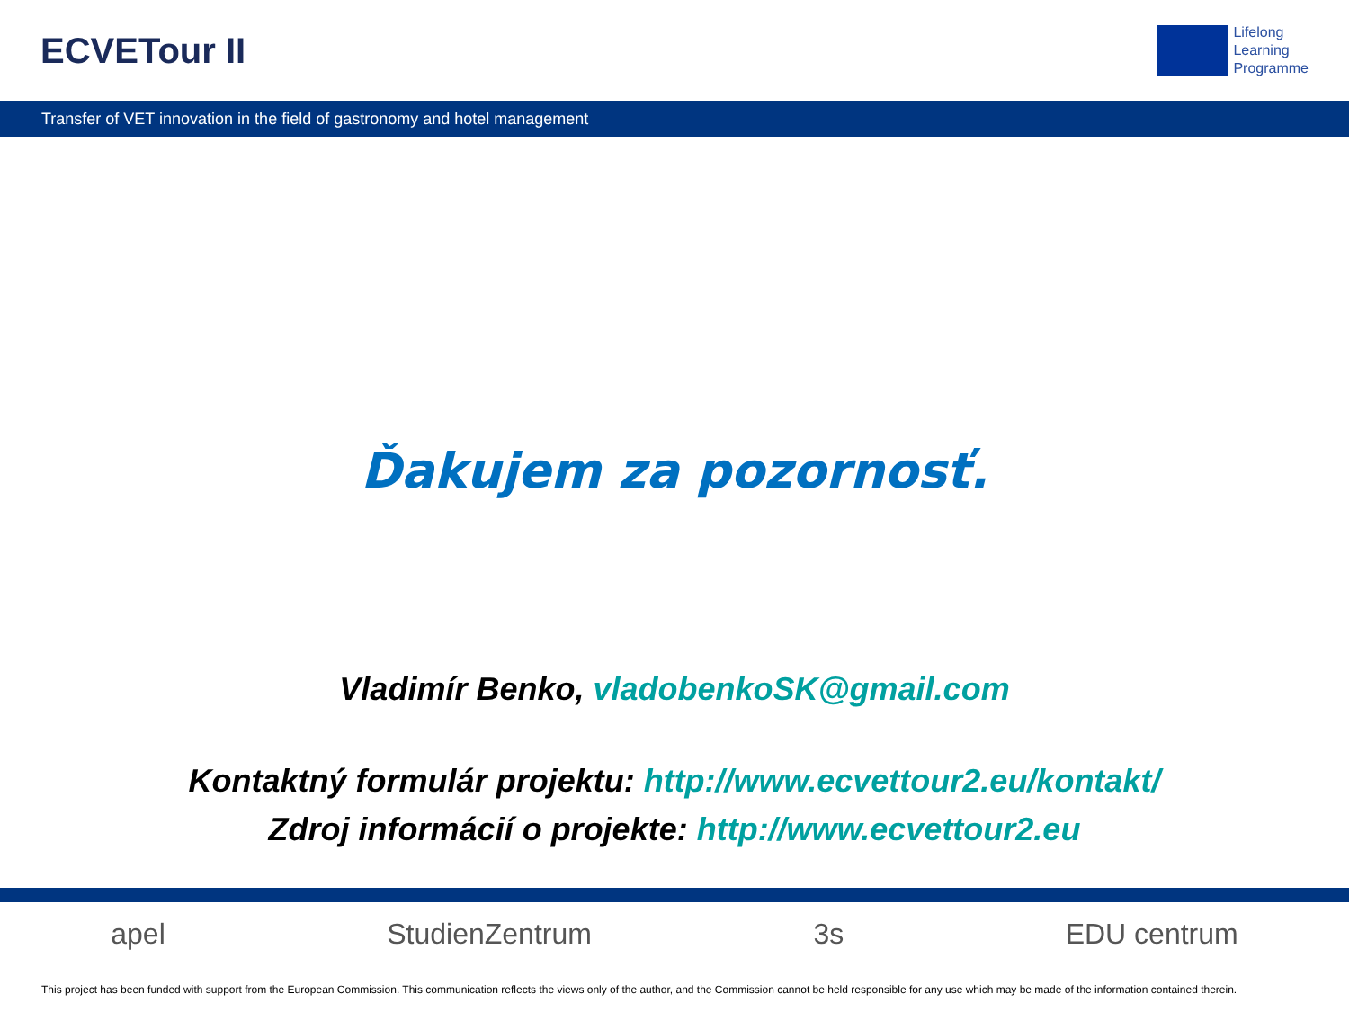ECVETour II
Lifelong
Learning
Programme
Transfer of VET innovation in the field of gastronomy and hotel management
Ďakujem za pozornosť.
Vladimír Benko, vladobenkoSK@gmail.com
Kontaktný formulár projektu: http://www.ecvettour2.eu/kontakt/
Zdroj informácií o projekte: http://www.ecvettour2.eu
apel StudienZentrum 3s EDU centrum
This project has been funded with support from the European Commission. This communication reflects the views only of the author, and the Commission cannot be held responsible for any use which may be made of the information contained therein.